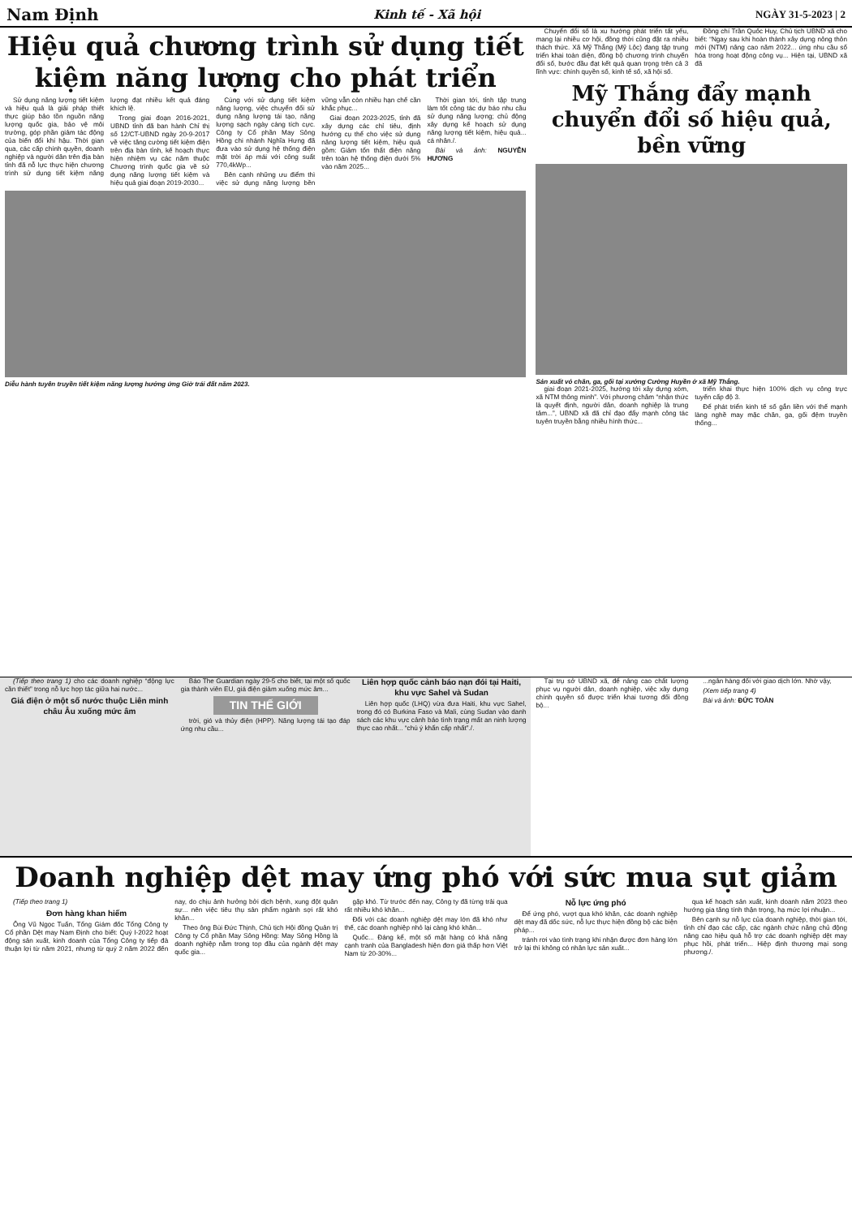Nam Định Kinh tế - Xã hội NGÀY 31-5-2023 | 2
Hiệu quả chương trình sử dụng tiết kiệm năng lượng cho phát triển
Sử dụng năng lượng tiết kiệm và hiệu quả là giải pháp thiết thực giúp bảo tồn nguồn năng lượng quốc gia, bảo vệ môi trường, góp phần giảm tác động của biến đổi khí hậu. Thời gian qua, các cấp chính quyền, doanh nghiệp và người dân trên địa bàn tỉnh đã nỗ lực thực hiện chương trình sử dụng tiết kiệm năng lượng đạt nhiều kết quả đáng khích lệ.
Trong giai đoạn 2016-2021, UBND tỉnh đã ban hành Chỉ thị số 12/CT-UBND ngày 20-9-2017 về việc tăng cường tiết kiệm điện trên địa bàn tỉnh, kế hoạch thực hiện nhiệm vụ các năm thuộc Chương trình quốc gia về sử dụng năng lượng tiết kiệm và hiệu quả giai đoạn 2019-2030...
Cùng với sử dụng tiết kiệm năng lượng, việc chuyển đổi sử dụng năng lượng tái tạo, năng lượng sạch ngày càng tích cực. Công ty Cổ phần May Sông Hồng chi nhánh Nghĩa Hưng đã đưa vào sử dụng hệ thống điện mặt trời áp mái với công suất 770,4kWp...
Bên cạnh những ưu điểm thì việc sử dụng năng lượng bền vững vẫn còn nhiều hạn chế cần khắc phục...
Giai đoạn 2023-2025, tỉnh đã xây dựng các chỉ tiêu, định hướng cụ thể cho việc sử dụng năng lượng tiết kiệm, hiệu quả gồm: Giảm tổn thất điện năng trên toàn hệ thống điện dưới 5% vào năm 2025...
Thời gian tới, tỉnh tập trung làm tốt công tác dự báo nhu cầu sử dụng năng lượng; chủ động xây dựng kế hoạch sử dụng năng lượng tiết kiệm, hiệu quả... cá nhân./.
Bài và ảnh: NGUYỄN HƯƠNG
Diễu hành tuyên truyền tiết kiệm năng lượng hưởng ứng Giờ trái đất năm 2023.
Chuyển đổi số là xu hướng phát triển tất yếu, mang lại nhiều cơ hội, đồng thời cũng đặt ra nhiều thách thức. Xã Mỹ Thắng (Mỹ Lộc) đang tập trung triển khai toàn diện, đồng bộ chương trình chuyển đổi số, bước đầu đạt kết quả quan trọng trên cả 3 lĩnh vực: chính quyền số, kinh tế số, xã hội số.
Đồng chí Trần Quốc Huy, Chủ tịch UBND xã cho biết: “Ngay sau khi hoàn thành xây dựng nông thôn mới (NTM) nâng cao năm 2022... ứng nhu cầu số hóa trong hoạt động công vụ... Hiện tại, UBND xã đã
Mỹ Thắng đẩy mạnh chuyển đổi số hiệu quả, bền vững
Sản xuất vỏ chăn, ga, gối tại xưởng Cường Huyền ở xã Mỹ Thắng.
giai đoạn 2021-2025, hướng tới xây dựng xóm, xã NTM thông minh”. Với phương châm “nhận thức là quyết định, người dân, doanh nghiệp là trung tâm...”, UBND xã đã chỉ đạo đẩy mạnh công tác tuyên truyền bằng nhiều hình thức...
triển khai thực hiện 100% dịch vụ công trực tuyến cấp độ 3.
Để phát triển kinh tế số gắn liền với thế mạnh làng nghề may mặc chăn, ga, gối đệm truyền thống...
(Tiếp theo trang 1) cho các doanh nghiệp “động lực cần thiết” trong nỗ lực hợp tác giữa hai nước...
Giá điện ở một số nước thuộc Liên minh châu Âu xuống mức âm
Báo The Guardian ngày 29-5 cho biết, tại một số quốc gia thành viên EU, giá điện giảm xuống mức âm...
TIN THẾ GIỚI
trời, gió và thủy điện (HPP). Năng lượng tái tạo đáp ứng nhu cầu...
Liên hợp quốc cảnh báo nạn đói tại Haiti, khu vực Sahel và Sudan
Liên hợp quốc (LHQ) vừa đưa Haiti, khu vực Sahel, trong đó có Burkina Faso và Mali, cùng Sudan vào danh sách các khu vực cảnh báo tình trạng mất an ninh lượng thực cao nhất... “chú ý khẩn cấp nhất”./.
Tại trụ sở UBND xã, để nâng cao chất lượng phục vụ người dân, doanh nghiệp, việc xây dựng chính quyền số được triển khai tương đối đồng bộ...
...ngân hàng đối với giao dịch lớn. Nhờ vậy,
(Xem tiếp trang 4)
Bài và ảnh: ĐỨC TOÀN
Doanh nghiệp dệt may ứng phó với sức mua sụt giảm
(Tiếp theo trang 1)
Đơn hàng khan hiếm
Ông Vũ Ngọc Tuấn, Tổng Giám đốc Tổng Công ty Cổ phần Dệt may Nam Định cho biết: Quý I-2022 hoạt động sản xuất, kinh doanh của Tổng Công ty tiếp đà thuận lợi từ năm 2021, nhưng từ quý 2 năm 2022 đến nay, do chịu ảnh hưởng bởi dịch bệnh, xung đột quân sự... nên việc tiêu thụ sản phẩm ngành sợi rất khó khăn...
Theo ông Bùi Đức Thịnh, Chủ tịch Hội đồng Quản trị Công ty Cổ phần May Sông Hồng: May Sông Hồng là doanh nghiệp nằm trong top đầu của ngành dệt may quốc gia...
gặp khó. Từ trước đến nay, Công ty đã từng trải qua rất nhiều khó khăn...
Đối với các doanh nghiệp dệt may lớn đã khó như thế, các doanh nghiệp nhỏ lại càng khó khăn...
Quốc... Đáng kể, một số mặt hàng có khả năng cạnh tranh của Bangladesh hiện đơn giá thấp hơn Việt Nam từ 20-30%...
Nỗ lực ứng phó
Để ứng phó, vượt qua khó khăn, các doanh nghiệp dệt may đã dốc sức, nỗ lực thực hiện đồng bộ các biện pháp...
tránh rơi vào tình trạng khi nhận được đơn hàng lớn trở lại thì không có nhân lực sản xuất...
qua kế hoạch sản xuất, kinh doanh năm 2023 theo hướng gia tăng tính thận trọng, hạ mức lợi nhuận...
Bên cạnh sự nỗ lực của doanh nghiệp, thời gian tới, tỉnh chỉ đạo các cấp, các ngành chức năng chủ động nâng cao hiệu quả hỗ trợ các doanh nghiệp dệt may phục hồi, phát triển... Hiệp định thương mại song phương./.